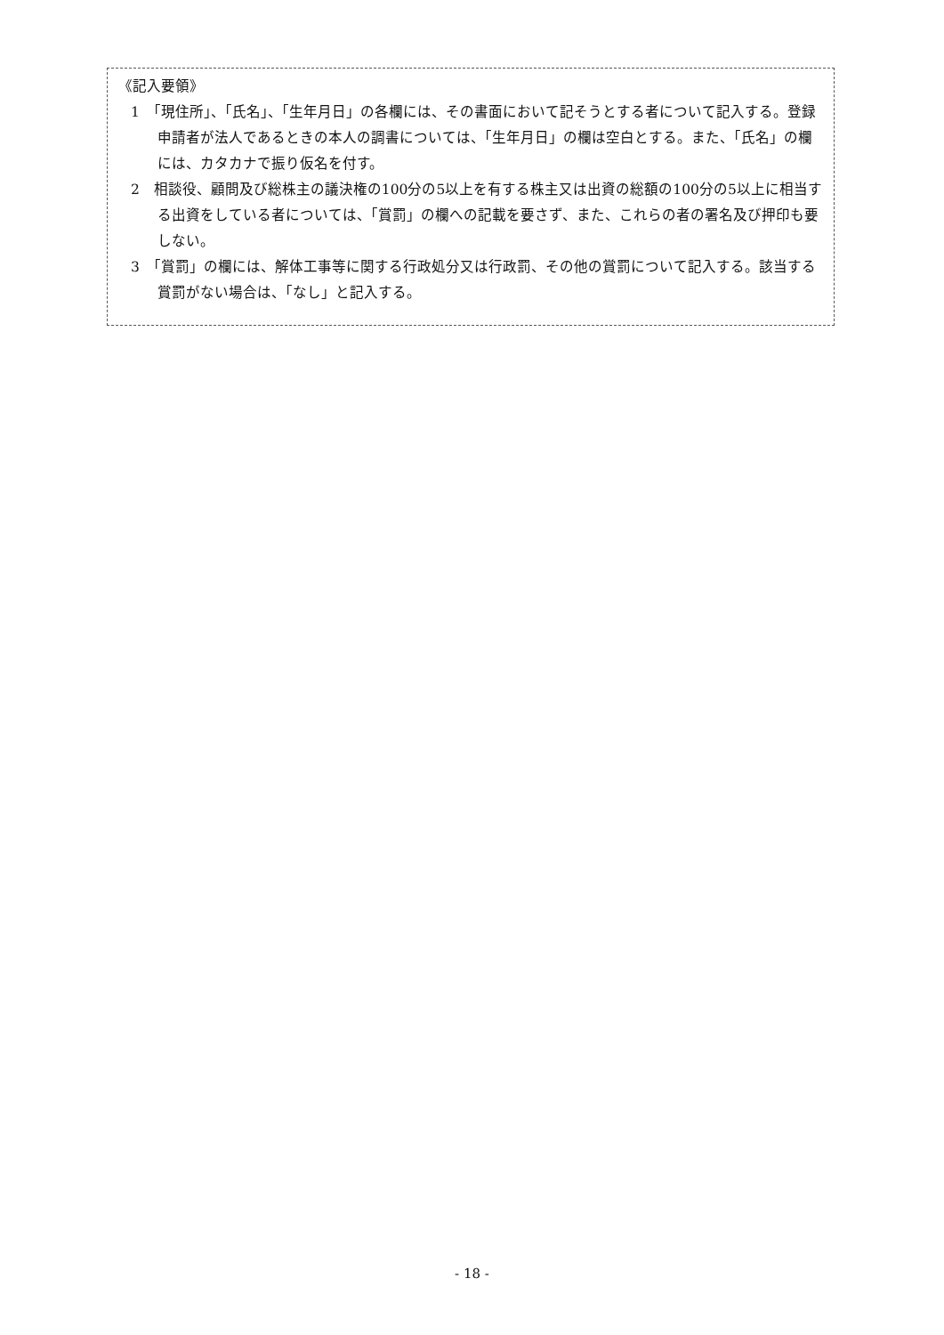《記入要領》
1　「現住所」、「氏名」、「生年月日」の各欄には、その書面において記そうとする者について記入する。登録申請者が法人であるときの本人の調書については、「生年月日」の欄は空白とする。また、「氏名」の欄には、カタカナで振り仮名を付す。
2　相談役、顧問及び総株主の議決権の100分の5以上を有する株主又は出資の総額の100分の5以上に相当する出資をしている者については、「賞罰」の欄への記載を要さず、また、これらの者の署名及び押印も要しない。
3　「賞罰」の欄には、解体工事等に関する行政処分又は行政罰、その他の賞罰について記入する。該当する賞罰がない場合は、「なし」と記入する。
- 18 -